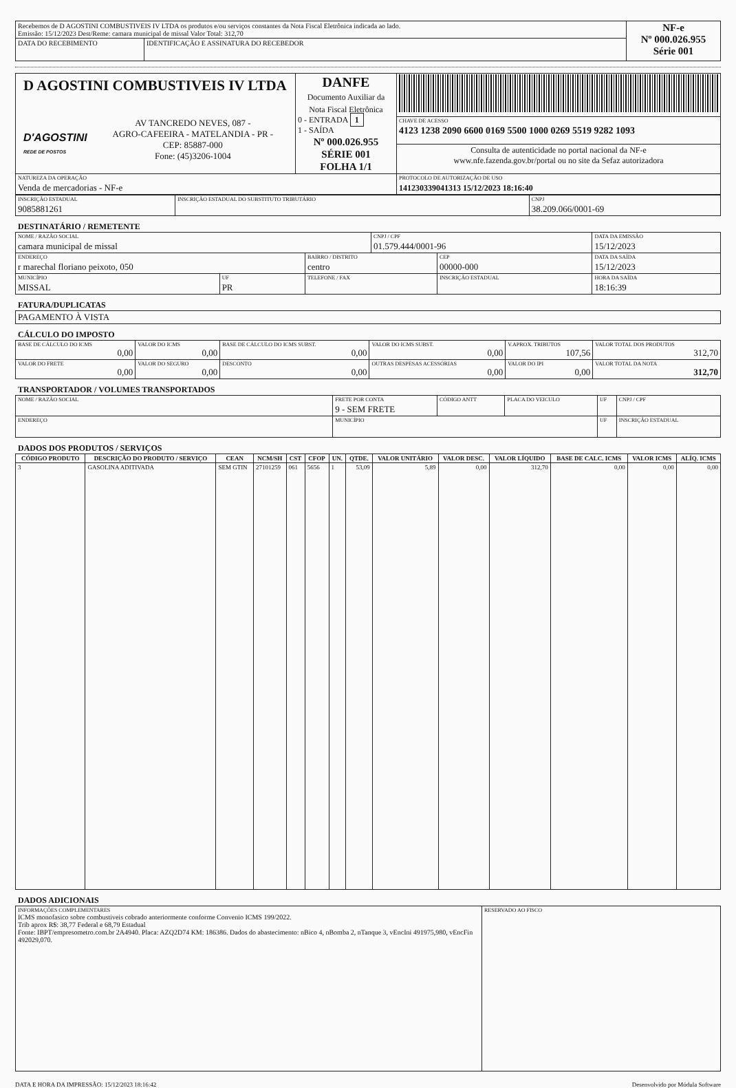| Recebemos de D AGOSTINI COMBUSTIVEIS IV LTDA os produtos e/ou serviços constantes da Nota Fiscal Eletrônica indicada ao lado. Emissão: 15/12/2023 Dest/Reme: camara municipal de missal Valor Total: 312,70 | | NF-e Nº 000.026.955 Série 001 |
| DATA DO RECEBIMENTO | IDENTIFICAÇÃO E ASSINATURA DO RECEBEDOR | |
| D AGOSTINI COMBUSTIVEIS IV LTDA D'AGOSTINI REDE DE POSTOS AV TANCREDO NEVES, 087 - AGRO-CAFEEIRA - MATELANDIA - PR - CEP: 85887-000 Fone: (45)3206-1004 | DANFE Documento Auxiliar da Nota Fiscal Eletrônica 0 - ENTRADA 1 1 - SAÍDA Nº 000.026.955 SÉRIE 001 FOLHA 1/1 | |
| | | CHAVE DE ACESSO 4123 1238 2090 6600 0169 5500 1000 0269 5519 9282 1093 |
| | | Consulta de autenticidade no portal nacional da NF-e www.nfe.fazenda.gov.br/portal ou no site da Sefaz autorizadora |
| NATUREZA DA OPERAÇÃO Venda de mercadorias - NF-e | | PROTOCOLO DE AUTORIZAÇÃO DE USO 141230339041313 15/12/2023 18:16:40 |
| INSCRIÇÃO ESTADUAL 9085881261 | INSCRIÇÃO ESTADUAL DO SUBSTITUTO TRIBUTÁRIO | CNPJ 38.209.066/0001-69 |
DESTINATÁRIO / REMETENTE
| NOME / RAZÃO SOCIAL camara municipal de missal | | | CNPJ / CPF 01.579.444/0001-96 | | DATA DA EMISSÃO 15/12/2023 |
| ENDEREÇO r marechal floriano peixoto, 050 | | BAIRRO / DISTRITO centro | | CEP 00000-000 | DATA DA SAÍDA 15/12/2023 |
| MUNICÍPIO MISSAL | UF PR | TELEFONE / FAX | | INSCRIÇÃO ESTADUAL | HORA DA SAÍDA 18:16:39 |
FATURA/DUPLICATAS
| PAGAMENTO À VISTA |
CÁLCULO DO IMPOSTO
| BASE DE CÁLCULO DO ICMS 0,00 | VALOR DO ICMS 0,00 | BASE DE CÁLCULO DO ICMS SUBST. 0,00 | VALOR DO ICMS SUBST. 0,00 | V.APROX. TRIBUTOS 107,56 | VALOR TOTAL DOS PRODUTOS 312,70 |
| VALOR DO FRETE 0,00 | VALOR DO SEGURO 0,00 | DESCONTO 0,00 | OUTRAS DESPESAS ACESSÓRIAS 0,00 | VALOR DO IPI 0,00 | VALOR TOTAL DA NOTA 312,70 |
TRANSPORTADOR / VOLUMES TRANSPORTADOS
| NOME / RAZÃO SOCIAL | FRETE POR CONTA 9 - SEM FRETE | CÓDIGO ANTT | PLACA DO VEICULO | UF | CNPJ / CPF |
| ENDEREÇO | MUNICÍPIO | | | UF | INSCRIÇÃO ESTADUAL |
DADOS DOS PRODUTOS / SERVIÇOS
| CÓDIGO PRODUTO | DESCRIÇÃO DO PRODUTO / SERVIÇO | CEAN | NCM/SH | CST | CFOP | UN. | QTDE. | VALOR UNITÁRIO | VALOR DESC. | VALOR LÍQUIDO | BASE DE CALC. ICMS | VALOR ICMS | ALÍQ. ICMS |
| --- | --- | --- | --- | --- | --- | --- | --- | --- | --- | --- | --- | --- | --- |
| 3 | GASOLINA ADITIVADA | SEM GTIN | 27101259 | 061 | 5656 | 1 | 53,09 | 5,89 | 0,00 | 312,70 | 0,00 | 0,00 | 0,00 |
DADOS ADICIONAIS
| INFORMAÇÕES COMPLEMENTARES ICMS monofasico sobre combustiveis cobrado anteriormente conforme Convenio ICMS 199/2022. Trib aprox R$: 38,77 Federal e 68,79 Estadual Fonte: IBPT/empresometro.com.br 2A4940. Placa: AZQ2D74 KM: 186386. Dados do abastecimento: nBico 4, nBomba 2, nTanque 3, vEncIni 491975,980, vEncFin 492029,070. | RESERVADO AO FISCO |
DATA E HORA DA IMPRESSÃO: 15/12/2023 18:16:42 Desenvolvido por Módula Software